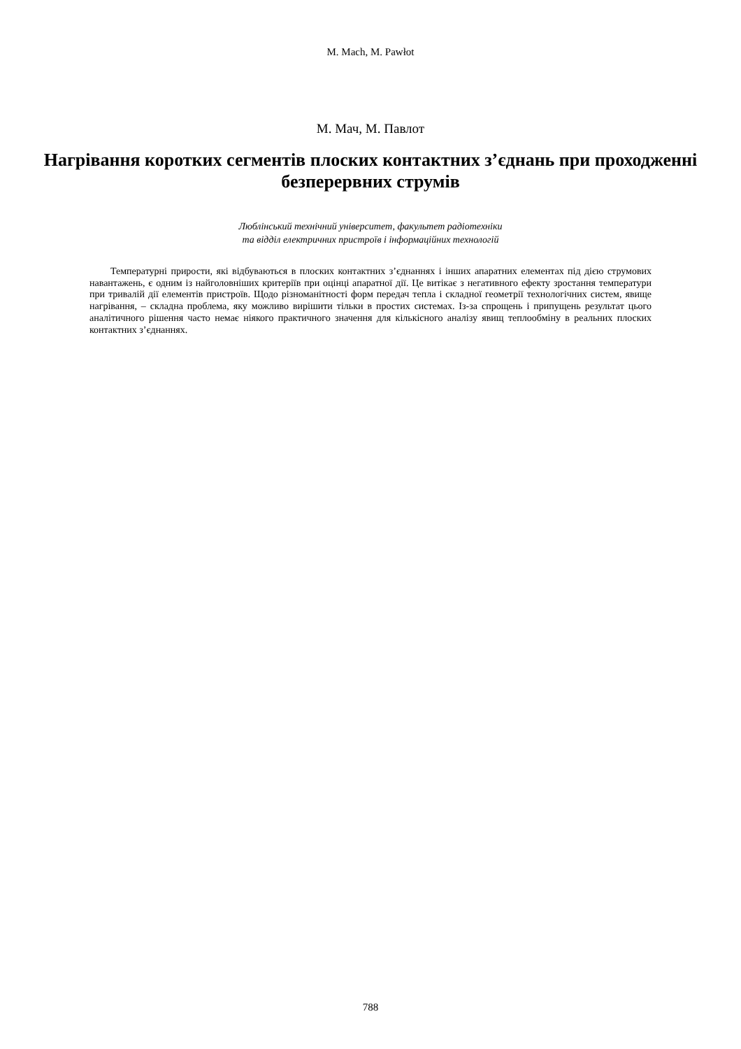M. Mach, M. Pawłot
М. Мач, М. Павлот
Нагрівання коротких сегментів плоских контактних з’єднань при проходженні безперервних струмів
Люблінський технічний університет, факультет радіотехніки
та відділ електричних пристроїв і інформаційних технологій
Температурні прирости, які відбуваються в плоских контактних з’єднаннях і інших апаратних елементах під дією струмових навантажень, є одним із найголовніших критеріїв при оцінці апаратної дії. Це витікає з негативного ефекту зростання температури при тривалій дії елементів пристроїв. Щодо різноманітності форм передач тепла і складної геометрії технологічних систем, явище нагрівання, – складна проблема, яку можливо вирішити тільки в простих системах. Із-за спрощень і припущень результат цього аналітичного рішення часто немає ніякого практичного значення для кількісного аналізу явищ теплообміну в реальних плоских контактних з’єднаннях.
788